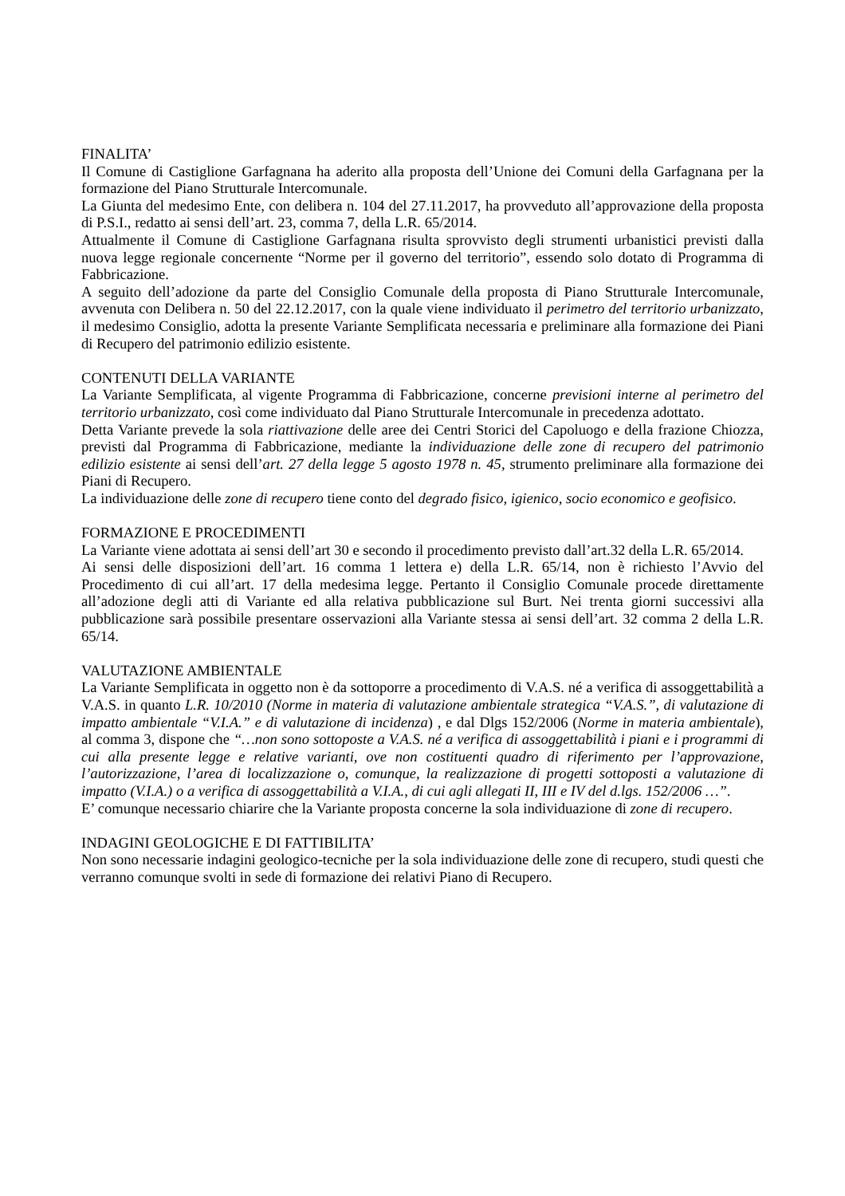FINALITA’
Il Comune di Castiglione Garfagnana ha aderito alla proposta dell’Unione dei Comuni della Garfagnana per la formazione del Piano Strutturale Intercomunale.
La Giunta del medesimo Ente, con delibera n. 104 del 27.11.2017, ha provveduto all’approvazione della proposta di P.S.I., redatto ai sensi dell’art. 23, comma 7, della L.R. 65/2014.
Attualmente il Comune di Castiglione Garfagnana risulta sprovvisto degli strumenti urbanistici previsti dalla nuova legge regionale concernente “Norme per il governo del territorio”, essendo solo dotato di Programma di Fabbricazione.
A seguito dell’adozione da parte del Consiglio Comunale della proposta di Piano Strutturale Intercomunale, avvenuta con Delibera n. 50 del 22.12.2017, con la quale viene individuato il perimetro del territorio urbanizzato, il medesimo Consiglio, adotta la presente Variante Semplificata necessaria e preliminare alla formazione dei Piani di Recupero del patrimonio edilizio esistente.
CONTENUTI DELLA VARIANTE
La Variante Semplificata, al vigente Programma di Fabbricazione, concerne previsioni interne al perimetro del territorio urbanizzato, così come individuato dal Piano Strutturale Intercomunale in precedenza adottato.
Detta Variante prevede la sola riattivazione delle aree dei Centri Storici del Capoluogo e della frazione Chiozza, previsti dal Programma di Fabbricazione, mediante la individuazione delle zone di recupero del patrimonio edilizio esistente ai sensi dell’art. 27 della legge 5 agosto 1978 n. 45, strumento preliminare alla formazione dei Piani di Recupero.
La individuazione delle zone di recupero tiene conto del degrado fisico, igienico, socio economico e geofisico.
FORMAZIONE E PROCEDIMENTI
La Variante viene adottata ai sensi dell’art 30 e secondo il procedimento previsto dall’art.32 della L.R. 65/2014.
Ai sensi delle disposizioni dell’art. 16 comma 1 lettera e) della L.R. 65/14, non è richiesto l’Avvio del Procedimento di cui all’art. 17 della medesima legge. Pertanto il Consiglio Comunale procede direttamente all’adozione degli atti di Variante ed alla relativa pubblicazione sul Burt. Nei trenta giorni successivi alla pubblicazione sarà possibile presentare osservazioni alla Variante stessa ai sensi dell’art. 32 comma 2 della L.R. 65/14.
VALUTAZIONE AMBIENTALE
La Variante Semplificata in oggetto non è da sottoporre a procedimento di V.A.S. né a verifica di assoggettabilità a V.A.S. in quanto L.R. 10/2010 (Norme in materia di valutazione ambientale strategica “V.A.S.”, di valutazione di impatto ambientale “V.I.A.” e di valutazione di incidenza) , e dal Dlgs 152/2006 (Norme in materia ambientale), al comma 3, dispone che “…non sono sottoposte a V.A.S. né a verifica di assoggettabilità i piani e i programmi di cui alla presente legge e relative varianti, ove non costituenti quadro di riferimento per l’approvazione, l’autorizzazione, l’area di localizzazione o, comunque, la realizzazione di progetti sottoposti a valutazione di impatto (V.I.A.) o a verifica di assoggettabilità a V.I.A., di cui agli allegati II, III e IV del d.lgs. 152/2006 …”.
E’ comunque necessario chiarire che la Variante proposta concerne la sola individuazione di zone di recupero.
INDAGINI GEOLOGICHE E DI FATTIBILITA’
Non sono necessarie indagini geologico-tecniche per la sola individuazione delle zone di recupero, studi questi che verranno comunque svolti in sede di formazione dei relativi Piano di Recupero.